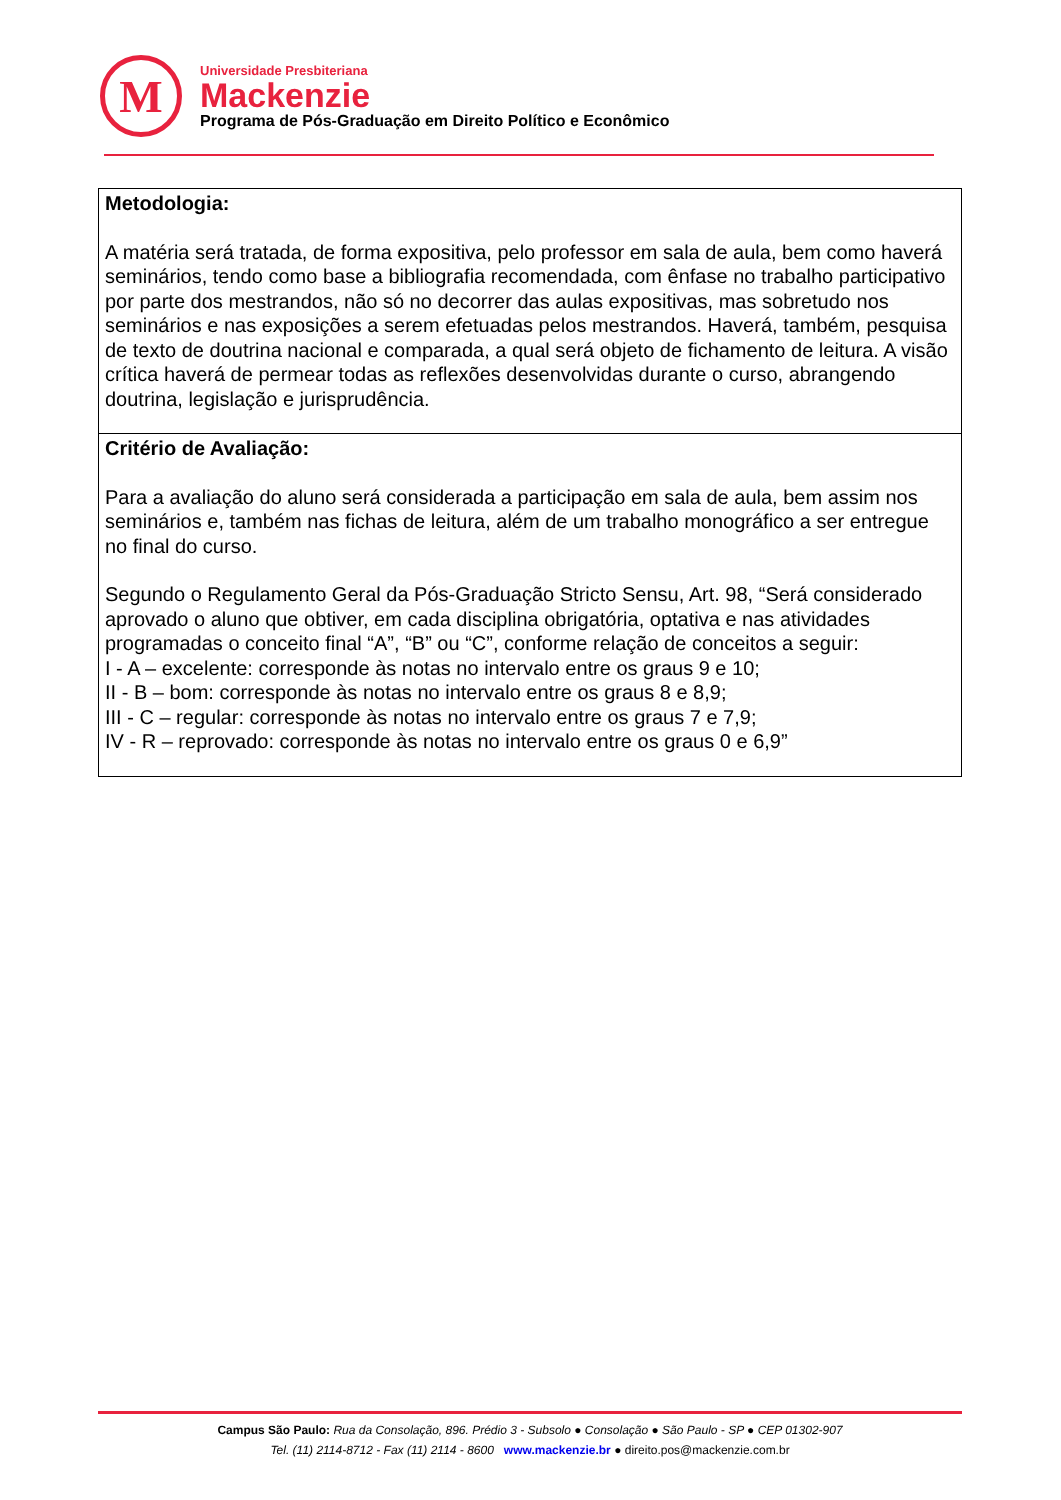M
Universidade Presbiteriana
Mackenzie
Programa de Pós-Graduação em Direito Político e Econômico
Metodologia:
A matéria será tratada, de forma expositiva, pelo professor em sala de aula, bem como haverá seminários, tendo como base a bibliografia recomendada, com ênfase no trabalho participativo por parte dos mestrandos, não só no decorrer das aulas expositivas, mas sobretudo nos seminários e nas exposições a serem efetuadas pelos mestrandos. Haverá, também, pesquisa de texto de doutrina nacional e comparada, a qual será objeto de fichamento de leitura. A visão crítica haverá de permear todas as reflexões desenvolvidas durante o curso, abrangendo doutrina, legislação e jurisprudência.
Critério de Avaliação:
Para a avaliação do aluno será considerada a participação em sala de aula, bem assim nos seminários e, também nas fichas de leitura, além de um trabalho monográfico a ser entregue no final do curso.
Segundo o Regulamento Geral da Pós-Graduação Stricto Sensu, Art. 98, “Será considerado aprovado o aluno que obtiver, em cada disciplina obrigatória, optativa e nas atividades programadas o conceito final “A”, “B” ou “C”, conforme relação de conceitos a seguir:
I - A – excelente: corresponde às notas no intervalo entre os graus 9 e 10;
II - B – bom: corresponde às notas no intervalo entre os graus 8 e 8,9;
III - C – regular: corresponde às notas no intervalo entre os graus 7 e 7,9;
IV - R – reprovado: corresponde às notas no intervalo entre os graus 0 e 6,9”
Campus São Paulo: Rua da Consolação, 896. Prédio 3 - Subsolo ● Consolação ● São Paulo - SP ● CEP 01302-907
Tel. (11) 2114-8712 - Fax (11) 2114 - 8600 www.mackenzie.br ● direito.pos@mackenzie.com.br